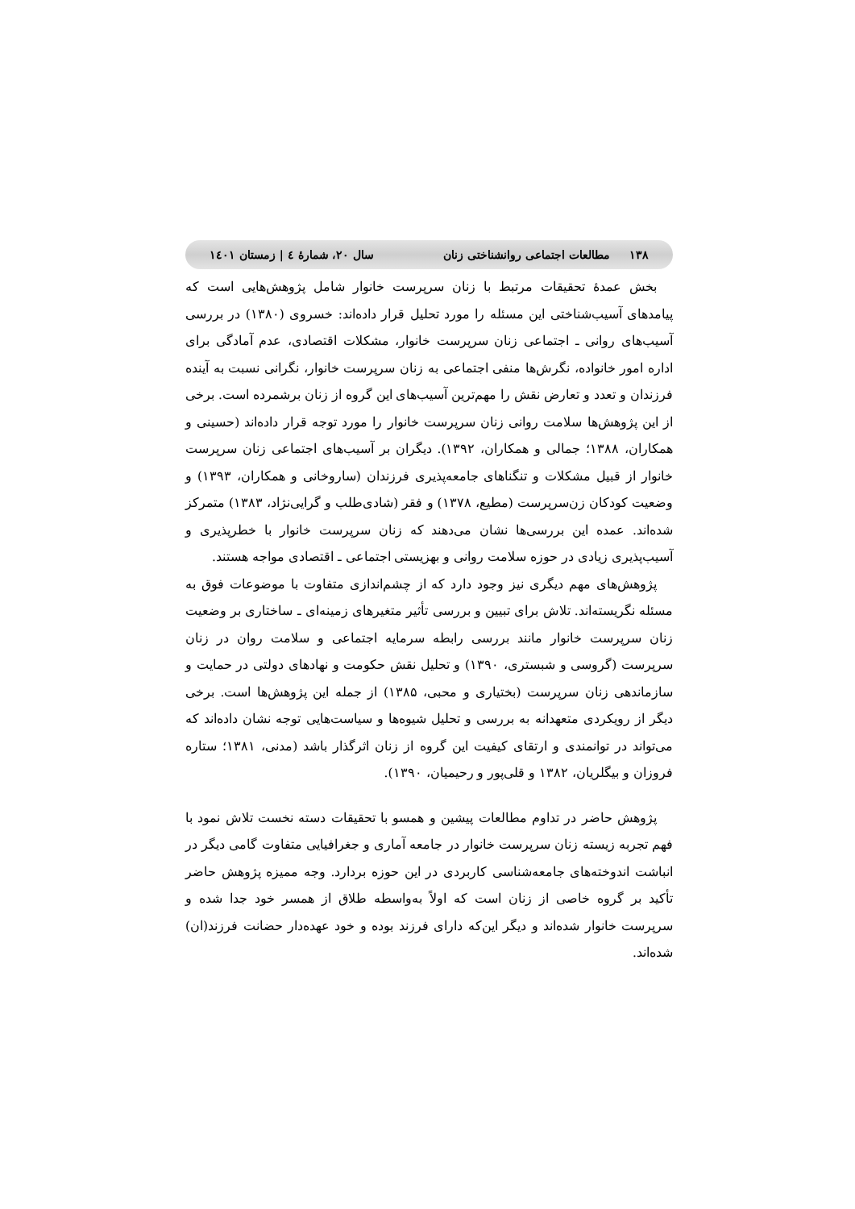۱۳۸ مطالعات اجتماعی روانشناختی زنان سال ۲۰، شمارۀ ٤ | زمستان ۱٤۰۱
بخش عمدۀ تحقیقات مرتبط با زنان سرپرست خانوار شامل پژوهش‌هایی است که پیامدهای آسیب‌شناختی این مسئله را مورد تحلیل قرار داده‌اند: خسروی (۱۳۸۰) در بررسی آسیب‌های روانی ـ اجتماعی زنان سرپرست خانوار، مشکلات اقتصادی، عدم آمادگی برای اداره امور خانواده، نگرش‌ها منفی اجتماعی به زنان سرپرست خانوار، نگرانی نسبت به آینده فرزندان و تعدد و تعارض نقش را مهم‌ترین آسیب‌های این گروه از زنان برشمرده است. برخی از این پژوهش‌ها سلامت روانی زنان سرپرست خانوار را مورد توجه قرار داده‌اند (حسینی و همکاران، ۱۳۸۸؛ جمالی و همکاران، ۱۳۹۲). دیگران بر آسیب‌های اجتماعی زنان سرپرست خانوار از قبیل مشکلات و تنگناهای جامعه‌پذیری فرزندان (ساروخانی و همکاران، ۱۳۹۳) و وضعیت کودکان زن‌سرپرست (مطیع، ۱۳۷۸) و فقر (شادی‌طلب و گرایی‌نژاد، ۱۳۸۳) متمرکز شده‌اند. عمده این بررسی‌ها نشان می‌دهند که زنان سرپرست خانوار با خطرپذیری و آسیب‌پذیری زیادی در حوزه سلامت روانی و بهزیستی اجتماعی ـ اقتصادی مواجه هستند.
پژوهش‌های مهم دیگری نیز وجود دارد که از چشم‌اندازی متفاوت با موضوعات فوق به مسئله نگریسته‌اند. تلاش برای تبیین و بررسی تأثیر متغیرهای زمینه‌ای ـ ساختاری بر وضعیت زنان سرپرست خانوار مانند بررسی رابطه سرمایه اجتماعی و سلامت روان در زنان سرپرست (گروسی و شبستری، ۱۳۹۰) و تحلیل نقش حکومت و نهادهای دولتی در حمایت و سازماندهی زنان سرپرست (بختیاری و محبی، ۱۳۸۵) از جمله این پژوهش‌ها است. برخی دیگر از رویکردی متعهدانه به بررسی و تحلیل شیوه‌ها و سیاست‌هایی توجه نشان داده‌اند که می‌تواند در توانمندی و ارتقای کیفیت این گروه از زنان اثرگذار باشد (مدنی، ۱۳۸۱؛ ستاره فروزان و بیگلریان، ۱۳۸۲ و قلی‌پور و رحیمیان، ۱۳۹۰).
پژوهش حاضر در تداوم مطالعات پیشین و همسو با تحقیقات دسته نخست تلاش نمود با فهم تجربه زیسته زنان سرپرست خانوار در جامعه آماری و جغرافیایی متفاوت گامی دیگر در انباشت اندوخته‌های جامعه‌شناسی کاربردی در این حوزه بردارد. وجه ممیزه پژوهش حاضر تأکید بر گروه خاصی از زنان است که اولاً به‌واسطه طلاق از همسر خود جدا شده و سرپرست خانوار شده‌اند و دیگر این‌که دارای فرزند بوده و خود عهده‌دار حضانت فرزند(ان) شده‌اند.